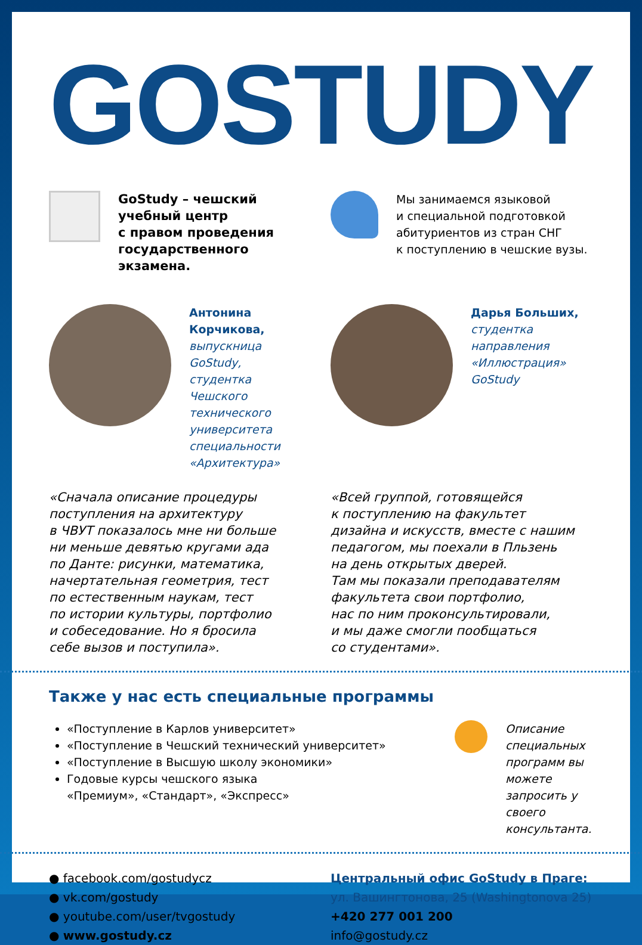GOSTUDY
GoStudy – чешский
учебный центр
с правом проведения
государственного
экзамена.
Мы занимаемся языковой
и специальной подготовкой
абитуриентов из стран СНГ
к поступлению в чешские вузы.
Антонина
Корчикова,
выпускница GoStudy,
студентка Чешского
технического
университета
специальности
«Архитектура»
Дарья Больших,
студентка
направления
«Иллюстрация»
GoStudy
«Сначала описание процедуры
поступления на архитектуру
в ЧВУТ показалось мне ни больше
ни меньше девятью кругами ада
по Данте: рисунки, математика,
начертательная геометрия, тест
по естественным наукам, тест
по истории культуры, портфолио
и собеседование. Но я бросила
себе вызов и поступила».
«Всей группой, готовящейся
к поступлению на факультет
дизайна и искусств, вместе с нашим
педагогом, мы поехали в Пльзень
на день открытых дверей.
Там мы показали преподавателям
факультета свои портфолио,
нас по ним проконсультировали,
и мы даже смогли пообщаться
со студентами».
Также у нас есть специальные программы
«Поступление в Карлов университет»
«Поступление в Чешский технический университет»
«Поступление в Высшую школу экономики»
Годовые курсы чешского языка
«Премиум», «Стандарт», «Экспресс»
Описание специальных
программ вы можете
запросить у своего
консультанта.
● facebook.com/gostudycz
● vk.com/gostudy
● youtube.com/user/tvgostudy
● www.gostudy.cz
Центральный офис GoStudy в Праге:
ул. Вашингтонова, 25 (Washingtonova 25)
+420 277 001 200
info@gostudy.cz